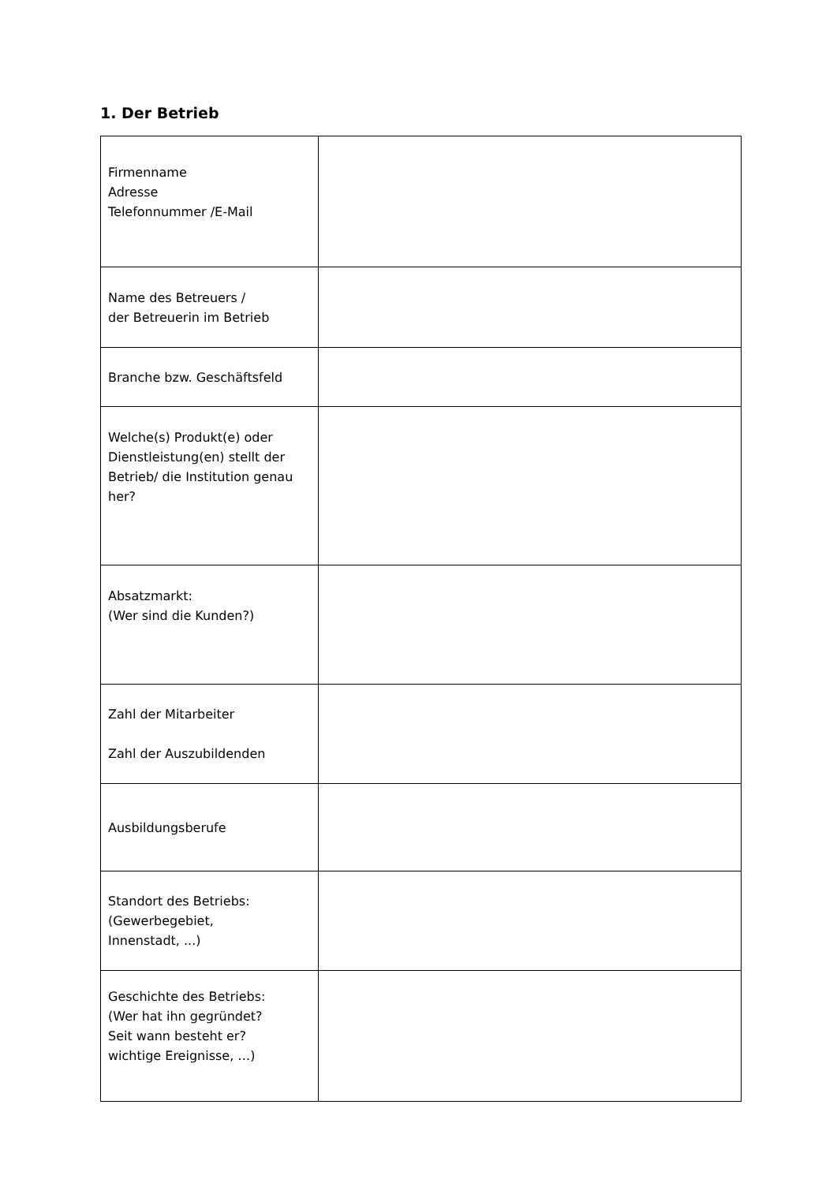1. Der Betrieb
| Firmenname Adresse Telefonnummer /E-Mail | |
| Name des Betreuers / der Betreuerin im Betrieb | |
| Branche bzw. Geschäftsfeld | |
| Welche(s) Produkt(e) oder Dienstleistung(en) stellt der Betrieb/ die Institution genau her? | |
| Absatzmarkt: (Wer sind die Kunden?) | |
| Zahl der Mitarbeiter Zahl der Auszubildenden | |
| Ausbildungsberufe | |
| Standort des Betriebs: (Gewerbegebiet, Innenstadt, ...) | |
| Geschichte des Betriebs: (Wer hat ihn gegründet? Seit wann besteht er? wichtige Ereignisse, …) | |